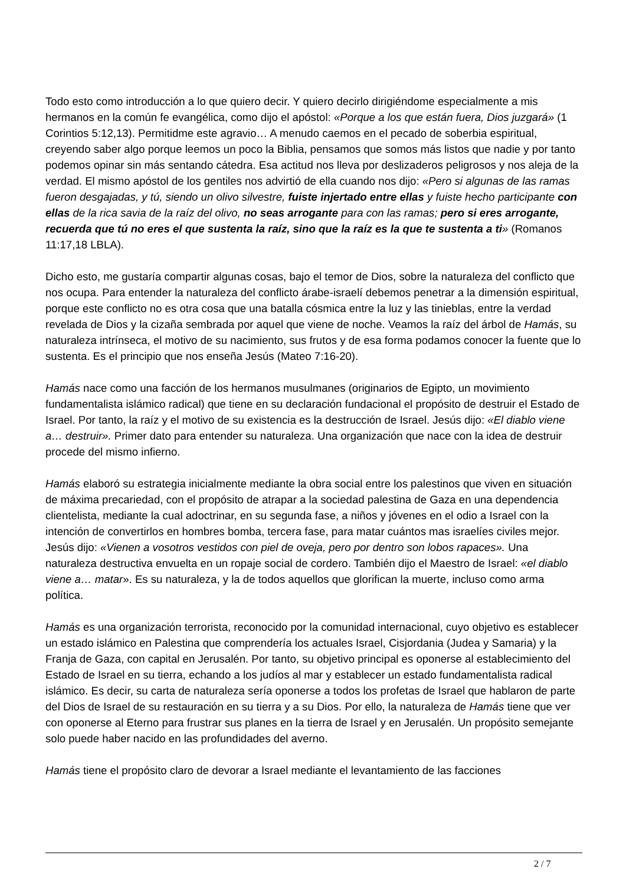Todo esto como introducción a lo que quiero decir. Y quiero decirlo dirigiéndome especialmente a mis hermanos en la común fe evangélica, como dijo el apóstol: «Porque a los que están fuera, Dios juzgará» (1 Corintios 5:12,13). Permitidme este agravio… A menudo caemos en el pecado de soberbia espiritual, creyendo saber algo porque leemos un poco la Biblia, pensamos que somos más listos que nadie y por tanto podemos opinar sin más sentando cátedra. Esa actitud nos lleva por deslizaderos peligrosos y nos aleja de la verdad. El mismo apóstol de los gentiles nos advirtió de ella cuando nos dijo: «Pero si algunas de las ramas fueron desgajadas, y tú, siendo un olivo silvestre, fuiste injertado entre ellas y fuiste hecho participante con ellas de la rica savia de la raíz del olivo, no seas arrogante para con las ramas; pero si eres arrogante, recuerda que tú no eres el que sustenta la raíz, sino que la raíz es la que te sustenta a ti» (Romanos 11:17,18 LBLA).
Dicho esto, me gustaría compartir algunas cosas, bajo el temor de Dios, sobre la naturaleza del conflicto que nos ocupa. Para entender la naturaleza del conflicto árabe-israelí debemos penetrar a la dimensión espiritual, porque este conflicto no es otra cosa que una batalla cósmica entre la luz y las tinieblas, entre la verdad revelada de Dios y la cizaña sembrada por aquel que viene de noche. Veamos la raíz del árbol de Hamás, su naturaleza intrínseca, el motivo de su nacimiento, sus frutos y de esa forma podamos conocer la fuente que lo sustenta. Es el principio que nos enseña Jesús (Mateo 7:16-20).
Hamás nace como una facción de los hermanos musulmanes (originarios de Egipto, un movimiento fundamentalista islámico radical) que tiene en su declaración fundacional el propósito de destruir el Estado de Israel. Por tanto, la raíz y el motivo de su existencia es la destrucción de Israel. Jesús dijo: «El diablo viene a… destruir». Primer dato para entender su naturaleza. Una organización que nace con la idea de destruir procede del mismo infierno.
Hamás elaboró su estrategia inicialmente mediante la obra social entre los palestinos que viven en situación de máxima precariedad, con el propósito de atrapar a la sociedad palestina de Gaza en una dependencia clientelista, mediante la cual adoctrinar, en su segunda fase, a niños y jóvenes en el odio a Israel con la intención de convertirlos en hombres bomba, tercera fase, para matar cuántos mas israelíes civiles mejor. Jesús dijo: «Vienen a vosotros vestidos con piel de oveja, pero por dentro son lobos rapaces». Una naturaleza destructiva envuelta en un ropaje social de cordero. También dijo el Maestro de Israel: «el diablo viene a… matar». Es su naturaleza, y la de todos aquellos que glorifican la muerte, incluso como arma política.
Hamás es una organización terrorista, reconocido por la comunidad internacional, cuyo objetivo es establecer un estado islámico en Palestina que comprendería los actuales Israel, Cisjordania (Judea y Samaria) y la Franja de Gaza, con capital en Jerusalén. Por tanto, su objetivo principal es oponerse al establecimiento del Estado de Israel en su tierra, echando a los judíos al mar y establecer un estado fundamentalista radical islámico. Es decir, su carta de naturaleza sería oponerse a todos los profetas de Israel que hablaron de parte del Dios de Israel de su restauración en su tierra y a su Dios. Por ello, la naturaleza de Hamás tiene que ver con oponerse al Eterno para frustrar sus planes en la tierra de Israel y en Jerusalén. Un propósito semejante solo puede haber nacido en las profundidades del averno.
Hamás tiene el propósito claro de devorar a Israel mediante el levantamiento de las facciones
2 / 7